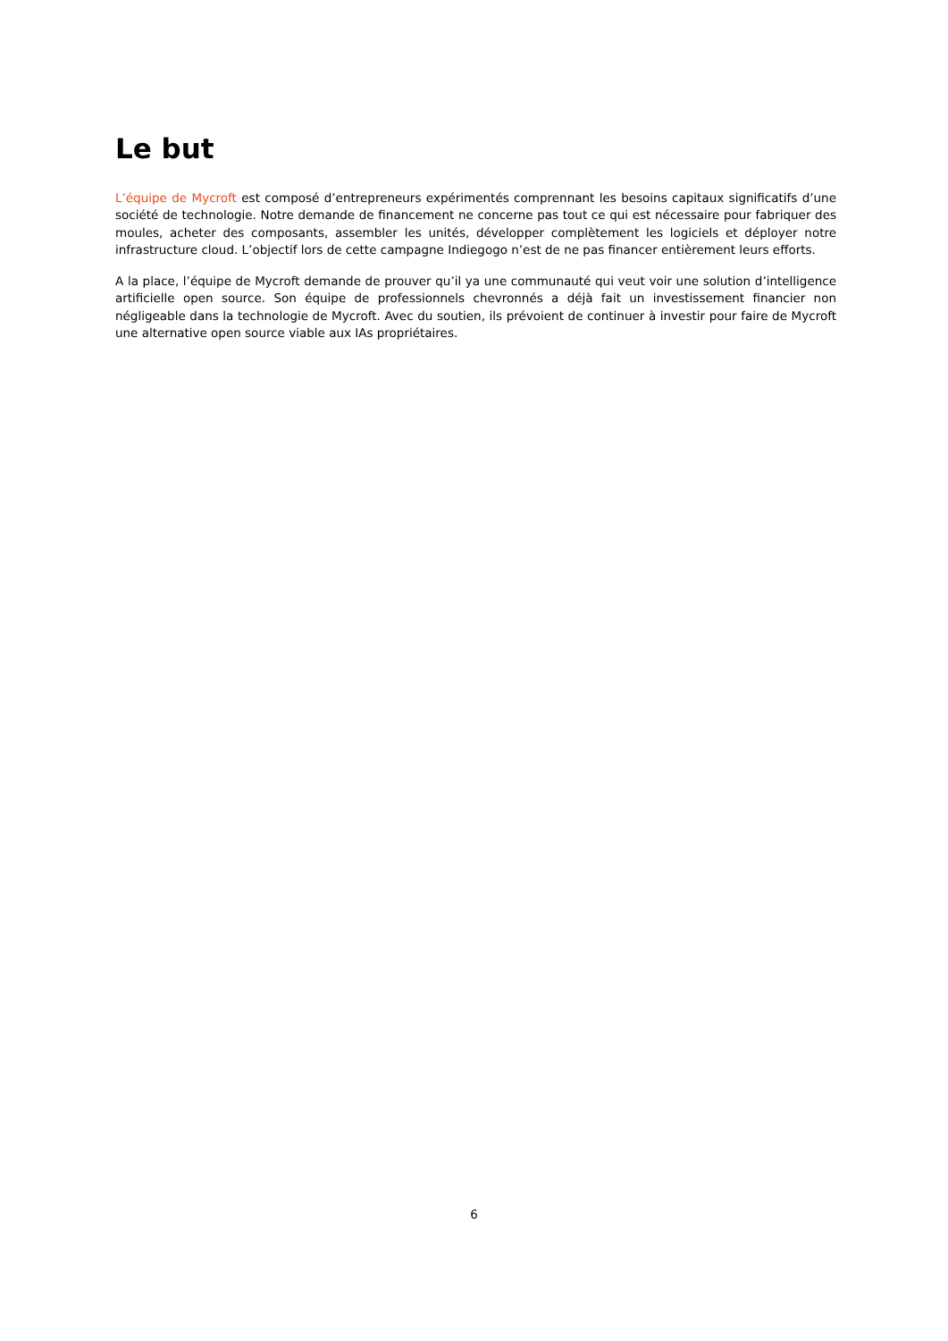Le but
L’équipe de Mycroft est composé d’entrepreneurs expérimentés comprennant les besoins capitaux significatifs d’une société de technologie. Notre demande de financement ne concerne pas tout ce qui est nécessaire pour fabriquer des moules, acheter des composants, assembler les unités, développer complètement les logiciels et déployer notre infrastructure cloud. L’objectif lors de cette campagne Indiegogo n’est de ne pas financer entièrement leurs efforts.
A la place, l’équipe de Mycroft demande de prouver qu’il ya une communauté qui veut voir une solution d’intelligence artificielle open source. Son équipe de professionnels chevronnés a déjà fait un investissement financier non négligeable dans la technologie de Mycroft. Avec du soutien, ils prévoient de continuer à investir pour faire de Mycroft une alternative open source viable aux IAs propriétaires.
6